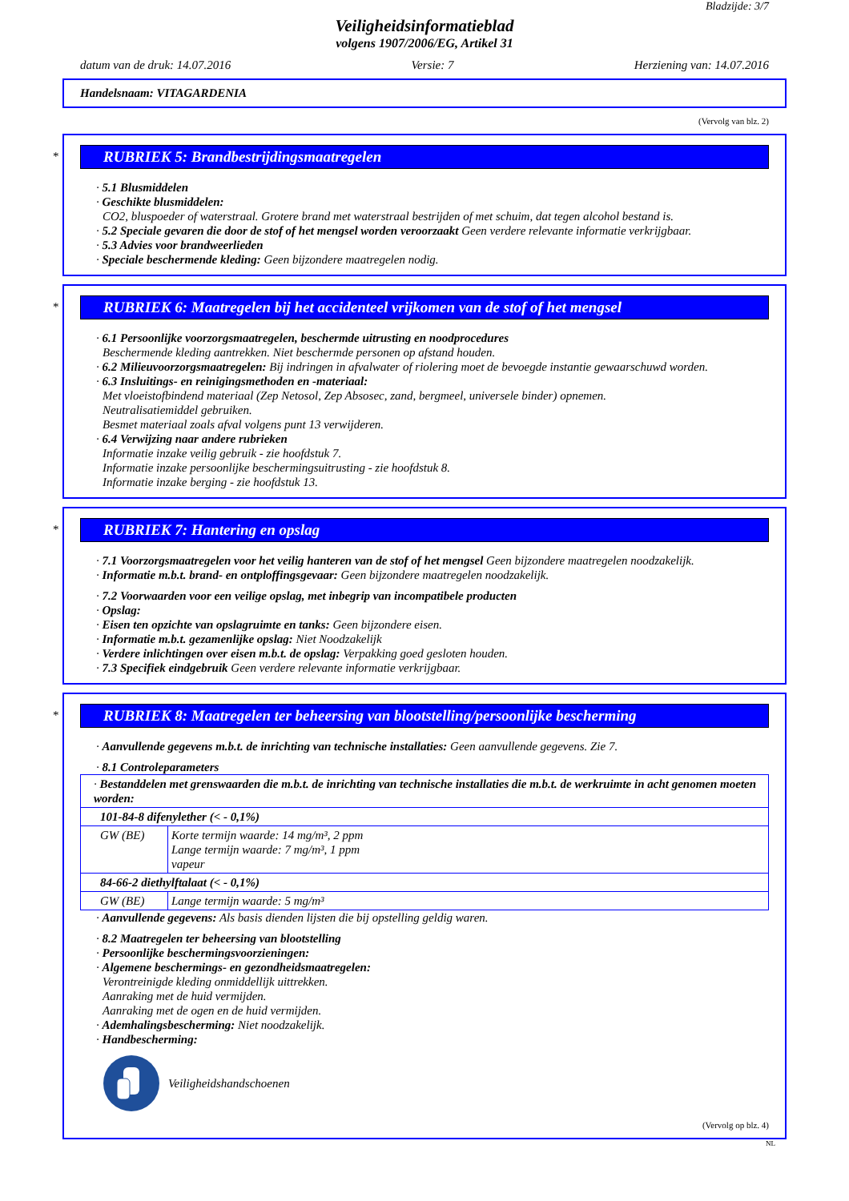Bladzijde: 3/7
Veiligheidsinformatieblad
volgens 1907/2006/EG, Artikel 31
datum van de druk: 14.07.2016 Versie: 7 Herziening van: 14.07.2016
Handelsnaam: VITAGARDENIA
(Vervolg van blz. 2)
*
RUBRIEK 5: Brandbestrijdingsmaatregelen
· 5.1 Blusmiddelen
· Geschikte blusmiddelen:
CO2, bluspoeder of waterstraal. Grotere brand met waterstraal bestrijden of met schuim, dat tegen alcohol bestand is.
· 5.2 Speciale gevaren die door de stof of het mengsel worden veroorzaakt Geen verdere relevante informatie verkrijgbaar.
· 5.3 Advies voor brandweerlieden
· Speciale beschermende kleding: Geen bijzondere maatregelen nodig.
*
RUBRIEK 6: Maatregelen bij het accidenteel vrijkomen van de stof of het mengsel
· 6.1 Persoonlijke voorzorgsmaatregelen, beschermde uitrusting en noodprocedures
Beschermende kleding aantrekken. Niet beschermde personen op afstand houden.
· 6.2 Milieuvoorzorgsmaatregelen: Bij indringen in afvalwater of riolering moet de bevoegde instantie gewaarschuwd worden.
· 6.3 Insluitings- en reinigingsmethoden en -materiaal:
Met vloeistofbindend materiaal (Zep Netosol, Zep Absosec, zand, bergmeel, universele binder) opnemen.
Neutralisatiemiddel gebruiken.
Besmet materiaal zoals afval volgens punt 13 verwijderen.
· 6.4 Verwijzing naar andere rubrieken
Informatie inzake veilig gebruik - zie hoofdstuk 7.
Informatie inzake persoonlijke beschermingsuitrusting - zie hoofdstuk 8.
Informatie inzake berging - zie hoofdstuk 13.
*
RUBRIEK 7: Hantering en opslag
· 7.1 Voorzorgsmaatregelen voor het veilig hanteren van de stof of het mengsel Geen bijzondere maatregelen noodzakelijk.
· Informatie m.b.t. brand- en ontploffingsgevaar: Geen bijzondere maatregelen noodzakelijk.
· 7.2 Voorwaarden voor een veilige opslag, met inbegrip van incompatibele producten
· Opslag:
· Eisen ten opzichte van opslagruimte en tanks: Geen bijzondere eisen.
· Informatie m.b.t. gezamenlijke opslag: Niet Noodzakelijk
· Verdere inlichtingen over eisen m.b.t. de opslag: Verpakking goed gesloten houden.
· 7.3 Specifiek eindgebruik Geen verdere relevante informatie verkrijgbaar.
*
RUBRIEK 8: Maatregelen ter beheersing van blootstelling/persoonlijke bescherming
· Aanvullende gegevens m.b.t. de inrichting van technische installaties: Geen aanvullende gegevens. Zie 7.
· 8.1 Controleparameters
| · Bestanddelen met grenswaarden die m.b.t. de inrichting van technische installaties die m.b.t. de werkruimte in acht genomen moeten worden: | |
| 101-84-8 difenylether (< - 0,1%) | |
| GW (BE) | Korte termijn waarde: 14 mg/m³, 2 ppm Lange termijn waarde: 7 mg/m³, 1 ppm vapeur |
| 84-66-2 diethylftalaat (< - 0,1%) | |
| GW (BE) | Lange termijn waarde: 5 mg/m³ |
· Aanvullende gegevens: Als basis dienden lijsten die bij opstelling geldig waren.
· 8.2 Maatregelen ter beheersing van blootstelling
· Persoonlijke beschermingsvoorzieningen:
· Algemene beschermings- en gezondheidsmaatregelen:
Verontreinigde kleding onmiddellijk uittrekken.
Aanraking met de huid vermijden.
Aanraking met de ogen en de huid vermijden.
· Ademhalingsbescherming: Niet noodzakelijk.
· Handbescherming:
Veiligheidshandschoenen
(Vervolg op blz. 4)
NL